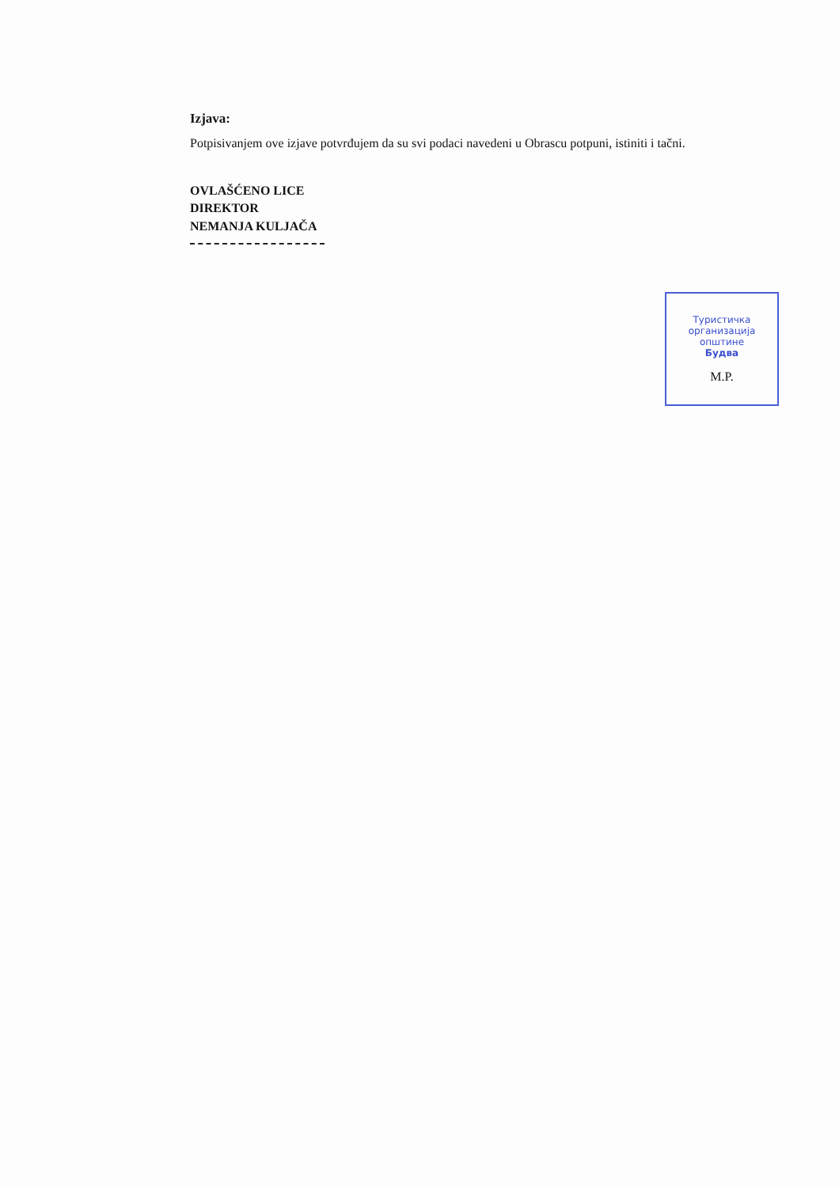Izjava:
Potpisivanjem ove izjave potvrđujem da su svi podaci navedeni u Obrascu potpuni, istiniti i tačni.
OVLAŠĆENO LICE
DIREKTOR
NEMANJA KULJAČA
Туристичка организација општине
Будва
M.P.